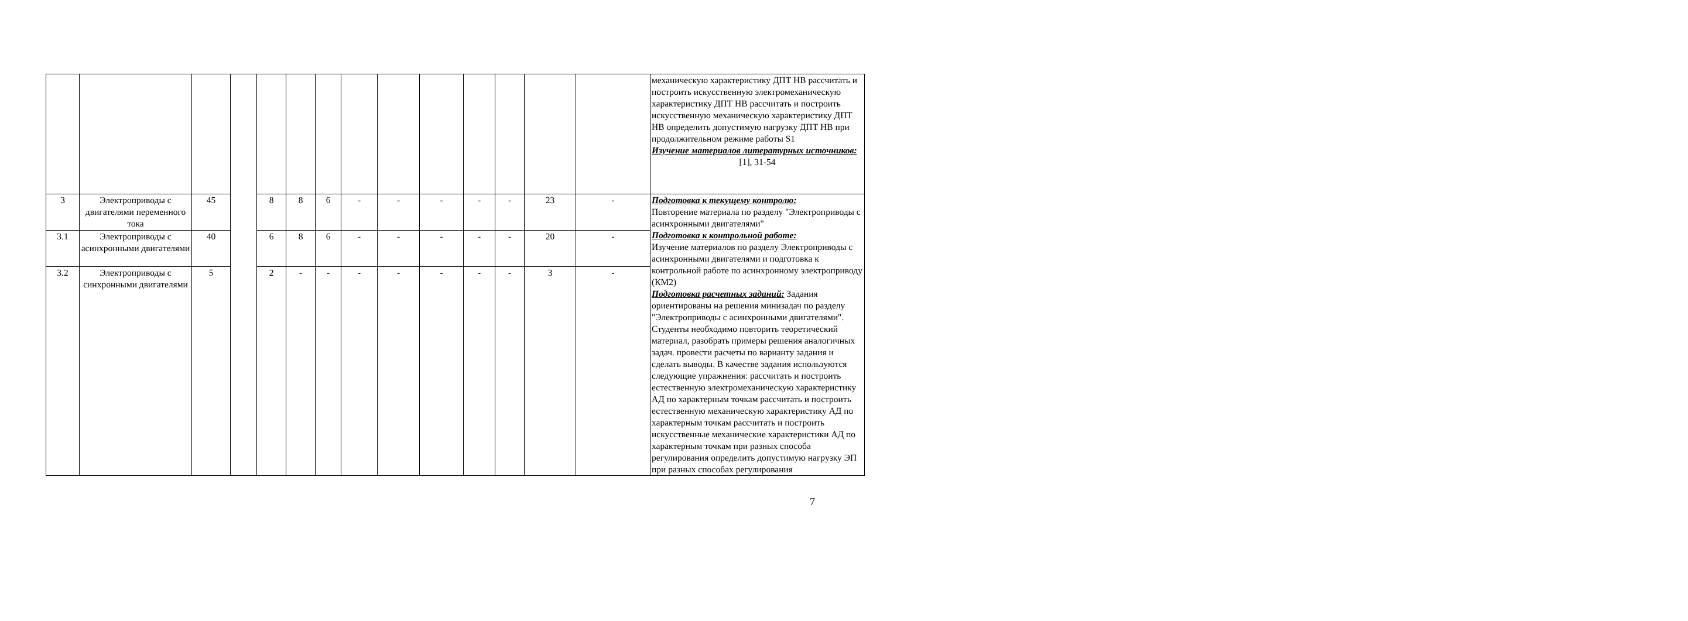| | | | | | | | | | | | | | | механическую характеристику ДПТ НВ рассчитать и построить искусственную электромеханическую характеристику ДПТ НВ рассчитать и построить искусственную механическую характеристику ДПТ НВ определить допустимую нагрузку ДПТ НВ при продолжительном режиме работы S1 Изучение материалов литературных источников: [1], 31-54 |
| 3 | Электроприводы с двигателями переменного тока | 45 | | 8 | 8 | 6 | - | - | - | - | - | 23 | - | Подготовка к текущему контролю: Повторение материала по разделу "Электроприводы с асинхронными двигателями" Подготовка к контрольной работе: Изучение материалов по разделу Электроприводы с асинхронными двигателями и подготовка к контрольной работе по асинхронному электроприводу (КМ2) Подготовка расчетных заданий: Задания ориентированы на решения минизадач по разделу "Электроприводы с асинхронными двигателями". Студенты необходимо повторить теоретический материал, разобрать примеры решения аналогичных задач. провести расчеты по варианту задания и сделать выводы. В качестве задания используются следующие упражнения: рассчитать и построить естественную электромеханическую характеристику АД по характерным точкам рассчитать и построить естественную механическую характеристику АД по характерным точкам рассчитать и построить искусственные механические характеристики АД по характерным точкам при разных способа регулирования определить допустимую нагрузку ЭП при разных способах регулирования |
| 3.1 | Электроприводы с асинхронными двигателями | 40 | | 6 | 8 | 6 | - | - | - | - | - | 20 | - | |
| 3.2 | Электроприводы с синхронными двигателями | 5 | | 2 | - | - | - | - | - | - | - | 3 | - | |
7